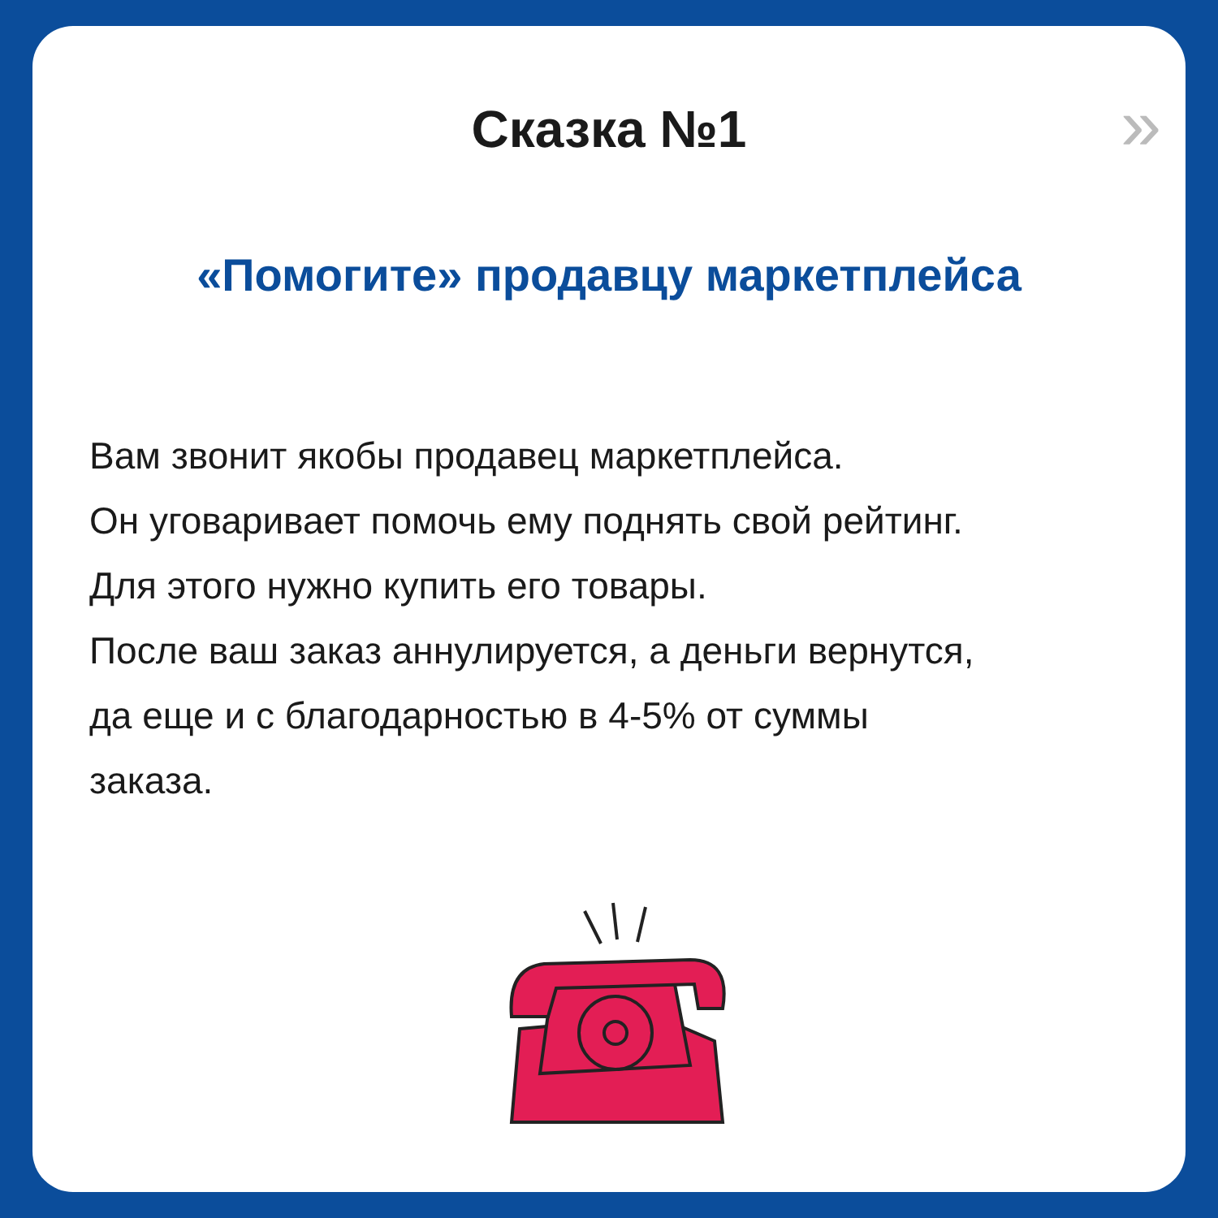»
Сказка №1
«Помогите» продавцу маркетплейса
Вам звонит якобы продавец маркетплейса.
Он уговаривает помочь ему поднять свой рейтинг.
Для этого нужно купить его товары.
После ваш заказ аннулируется, а деньги вернутся,
да еще и с благодарностью в 4-5% от суммы
заказа.